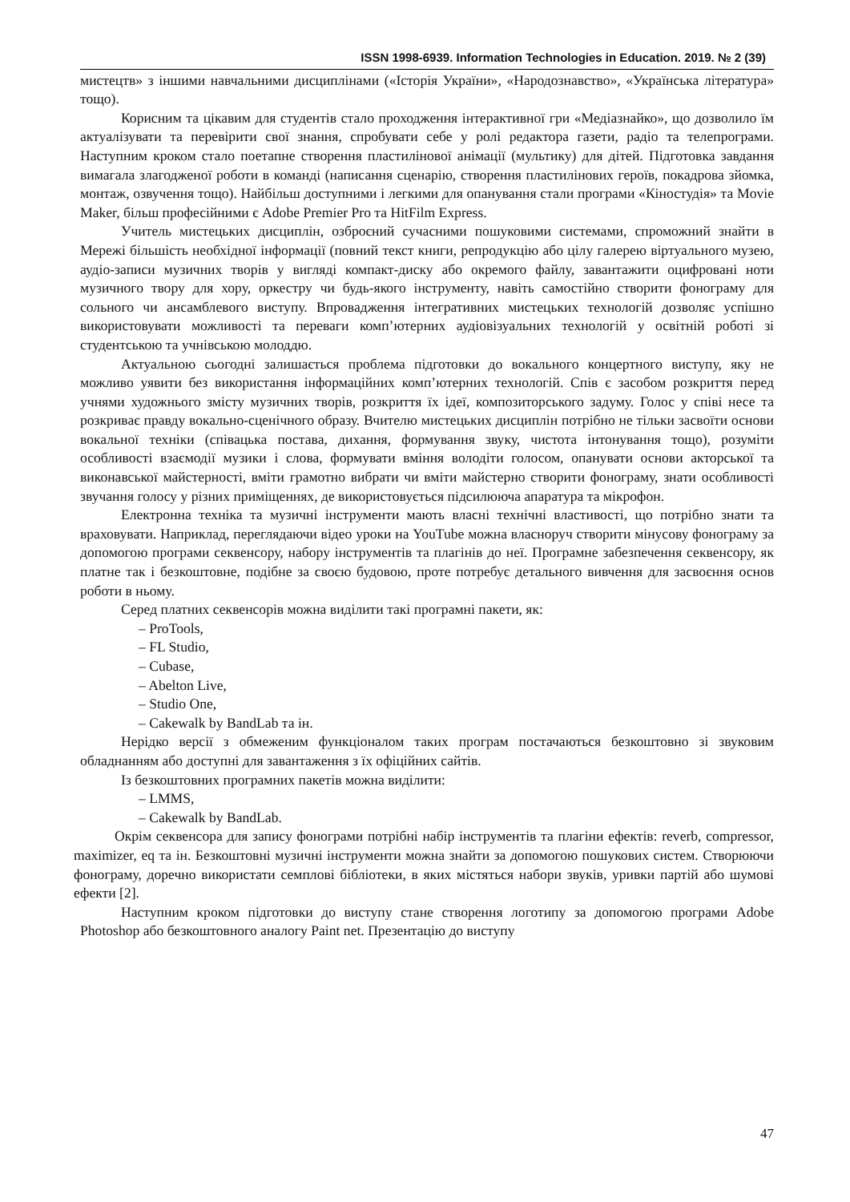ISSN 1998-6939. Information Technologies in Education. 2019. № 2 (39)
мистецтв» з іншими навчальними дисциплінами («Історія України», «Народознавство», «Українська література» тощо).
Корисним та цікавим для студентів стало проходження інтерактивної гри «Медіазнайко», що дозволило їм актуалізувати та перевірити свої знання, спробувати себе у ролі редактора газети, радіо та телепрограми. Наступним кроком стало поетапне створення пластилінової анімації (мультику) для дітей. Підготовка завдання вимагала злагодженої роботи в команді (написання сценарію, створення пластилінових героїв, покадрова зйомка, монтаж, озвучення тощо). Найбільш доступними і легкими для опанування стали програми «Кіностудія» та Movie Maker, більш професійними є Adobe Premier Pro та HitFilm Express.
Учитель мистецьких дисциплін, озброєний сучасними пошуковими системами, спроможний знайти в Мережі більшість необхідної інформації (повний текст книги, репродукцію або цілу галерею віртуального музею, аудіо-записи музичних творів у вигляді компакт-диску або окремого файлу, завантажити оцифровані ноти музичного твору для хору, оркестру чи будь-якого інструменту, навіть самостійно створити фонограму для сольного чи ансамблевого виступу. Впровадження інтегративних мистецьких технологій дозволяє успішно використовувати можливості та переваги комп’ютерних аудіовізуальних технологій у освітній роботі зі студентською та учнівською молоддю.
Актуальною сьогодні залишається проблема підготовки до вокального концертного виступу, яку не можливо уявити без використання інформаційних комп’ютерних технологій. Спів є засобом розкриття перед учнями художнього змісту музичних творів, розкриття їх ідеї, композиторського задуму. Голос у співі несе та розкриває правду вокально-сценічного образу. Вчителю мистецьких дисциплін потрібно не тільки засвоїти основи вокальної техніки (співацька постава, дихання, формування звуку, чистота інтонування тощо), розуміти особливості взаємодії музики і слова, формувати вміння володіти голосом, опанувати основи акторської та виконавської майстерності, вміти грамотно вибрати чи вміти майстерно створити фонограму, знати особливості звучання голосу у різних приміщеннях, де використовується підсилююча апаратура та мікрофон.
Електронна техніка та музичні інструменти мають власні технічні властивості, що потрібно знати та враховувати. Наприклад, переглядаючи відео уроки на YouTube можна власноруч створити мінусову фонограму за допомогою програми секвенсору, набору інструментів та плагінів до неї. Програмне забезпечення секвенсору, як платне так і безкоштовне, подібне за своєю будовою, проте потребує детального вивчення для засвоєння основ роботи в ньому.
Серед платних секвенсорів можна виділити такі програмні пакети, як:
– ProTools,
– FL Studio,
– Cubase,
– Abelton Live,
– Studio One,
– Cakewalk by BandLab та ін.
Нерідко версії з обмеженим функціоналом таких програм постачаються безкоштовно зі звуковим обладнанням або доступні для завантаження з їх офіційних сайтів.
Із безкоштовних програмних пакетів можна виділити:
– LMMS,
– Cakewalk by BandLab.
Окрім секвенсора для запису фонограми потрібні набір інструментів та плагіни ефектів: reverb, compressor, maximizer, eq та ін. Безкоштовні музичні інструменти можна знайти за допомогою пошукових систем. Створюючи фонограму, доречно використати семплові бібліотеки, в яких містяться набори звуків, уривки партій або шумові ефекти [2].
Наступним кроком підготовки до виступу стане створення логотипу за допомогою програми Adobe Photoshop або безкоштовного аналогу Paint net. Презентацію до виступу
47